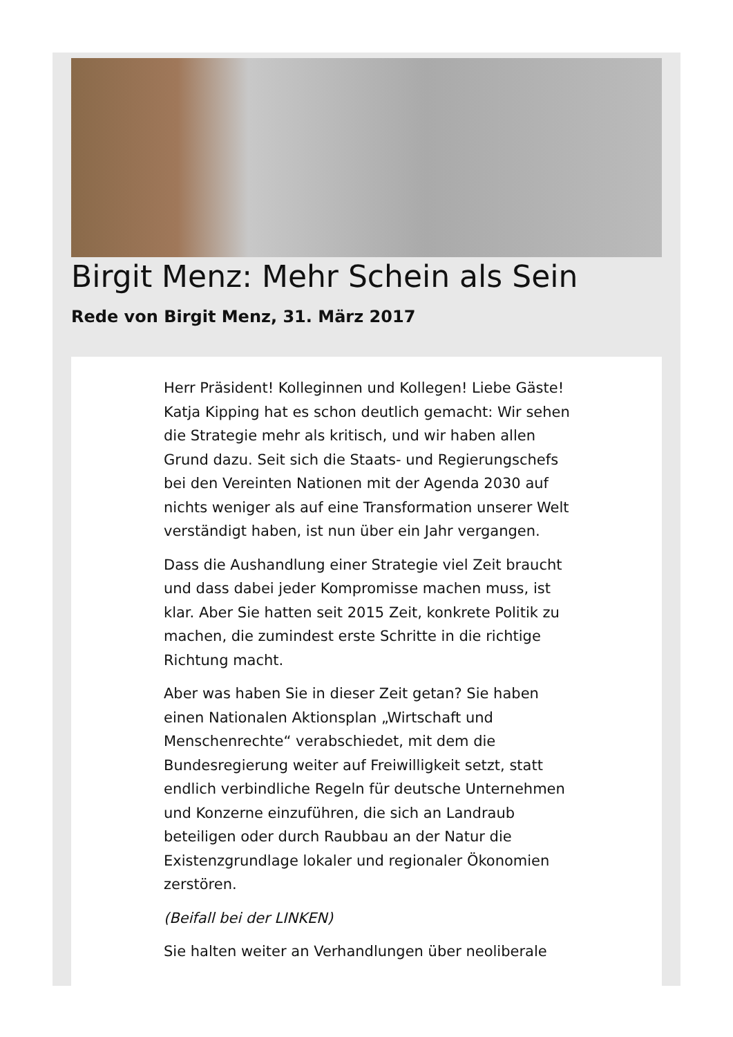Birgit Menz: Mehr Schein als Sein
Rede von Birgit Menz, 31. März 2017
Herr Präsident! Kolleginnen und Kollegen! Liebe Gäste! Katja Kipping hat es schon deutlich gemacht: Wir sehen die Strategie mehr als kritisch, und wir haben allen Grund dazu. Seit sich die Staats- und Regierungschefs bei den Vereinten Nationen mit der Agenda 2030 auf nichts weniger als auf eine Transformation unserer Welt verständigt haben, ist nun über ein Jahr vergangen.
Dass die Aushandlung einer Strategie viel Zeit braucht und dass dabei jeder Kompromisse machen muss, ist klar. Aber Sie hatten seit 2015 Zeit, konkrete Politik zu machen, die zumindest erste Schritte in die richtige Richtung macht.
Aber was haben Sie in dieser Zeit getan? Sie haben einen Nationalen Aktionsplan „Wirtschaft und Menschenrechte“ verabschiedet, mit dem die Bundesregierung weiter auf Freiwilligkeit setzt, statt endlich verbindliche Regeln für deutsche Unternehmen und Konzerne einzuführen, die sich an Landraub beteiligen oder durch Raubbau an der Natur die Existenzgrundlage lokaler und regionaler Ökonomien zerstören.
(Beifall bei der LINKEN)
Sie halten weiter an Verhandlungen über neoliberale